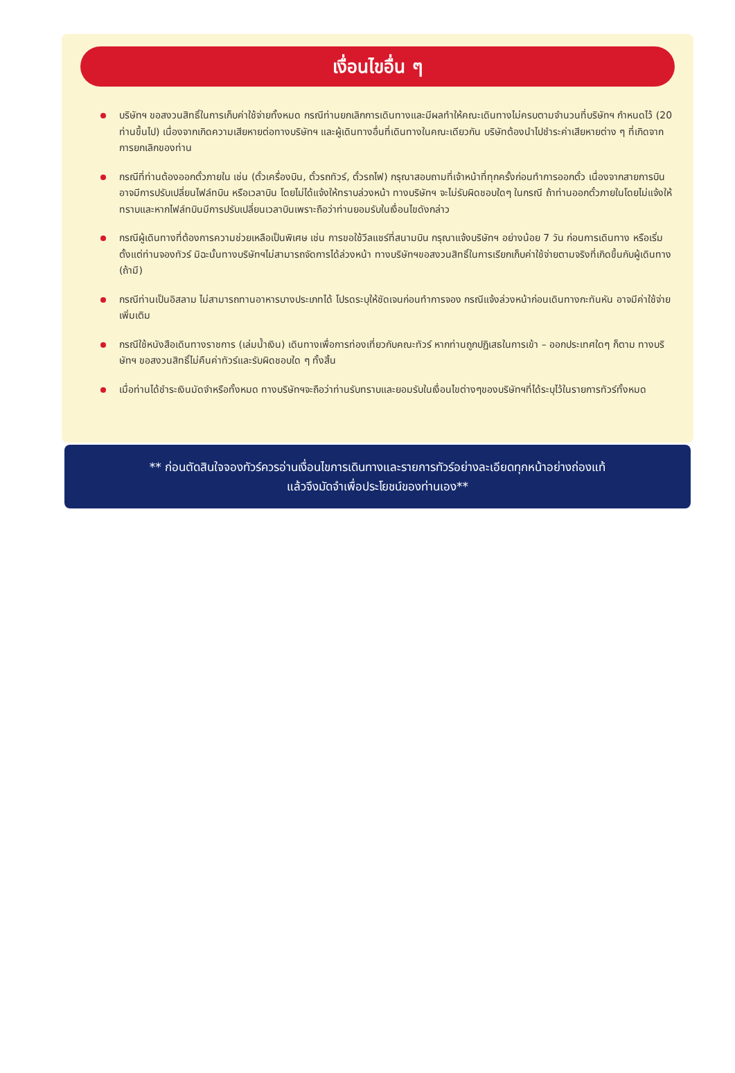เงื่อนไขอื่น ๆ
บริษัทฯ ขอสงวนสิทธิ์ในการเก็บค่าใช้จ่ายทั้งหมด กรณีท่านยกเลิกการเดินทางและมีผลทำให้คณะเดินทางไม่ครบตามจำนวนที่บริษัทฯ กำหนดไว้ (20 ท่านขึ้นไป) เนื่องจากเกิดความเสียหายต่อทางบริษัทฯ และผู้เดินทางอื่นที่เดินทางในคณะเดียวกัน บริษัทต้องนำไปชำระค่าเสียหายต่าง ๆ ที่เกิดจากการยกเลิกของท่าน
กรณีที่ท่านต้องออกตั๋วภายใน เช่น (ตั๋วเครื่องบิน, ตั๋วรถทัวร์, ตั๋วรถไฟ) กรุณาสอบถามที่เจ้าหน้าที่ทุกครั้งก่อนทำการออกตั๋ว เนื่องจากสายการบินอาจมีการปรับเปลี่ยนไฟล์ทบิน หรือเวลาบิน โดยไม่ได้แจ้งให้ทราบล่วงหน้า ทางบริษัทฯ จะไม่รับผิดชอบใดๆ ในกรณี ถ้าท่านออกตั๋วภายในโดยไม่แจ้งให้ทราบและหากไฟล์ทบินมีการปรับเปลี่ยนเวลาบินเพราะถือว่าท่านยอมรับในเงื่อนไขดังกล่าว
กรณีผู้เดินทางที่ต้องการความช่วยเหลือเป็นพิเศษ เช่น การขอใช้วีลแชร์ที่สนามบิน กรุณาแจ้งบริษัทฯ อย่างน้อย 7 วัน ก่อนการเดินทาง หรือเริ่มตั้งแต่ท่านจองทัวร์ มิฉะนั้นทางบริษัทฯไม่สามารถจัดการได้ล่วงหน้า ทางบริษัทฯขอสงวนสิทธิ์ในการเรียกเก็บค่าใช้จ่ายตามจริงที่เกิดขึ้นกับผู้เดินทาง (ถ้ามี)
กรณีท่านเป็นอิสลาม ไม่สามารถทานอาหารบางประเภทได้ โปรดระบุให้ชัดเจนก่อนทำการจอง กรณีแจ้งล่วงหน้าก่อนเดินทางกะทันหัน อาจมีค่าใช้จ่ายเพิ่มเติม
กรณีใช้หนังสือเดินทางราชการ (เล่มน้ำเงิน) เดินทางเพื่อการท่องเที่ยวกับคณะทัวร์ หากท่านถูกปฏิเสธในการเข้า – ออกประเทศใดๆ ก็ตาม ทางบริษัทฯ ขอสงวนสิทธิ์ไม่คืนค่าทัวร์และรับผิดชอบใด ๆ ทั้งสิ้น
เมื่อท่านได้ชำระเงินมัดจำหรือทั้งหมด ทางบริษัทฯจะถือว่าท่านรับทราบและยอมรับในเงื่อนไขต่างๆของบริษัทฯที่ได้ระบุไว้ในรายการทัวร์ทั้งหมด
** ก่อนตัดสินใจจองทัวร์ควรอ่านเงื่อนไขการเดินทางและรายการทัวร์อย่างละเอียดทุกหน้าอย่างถ่องแท้
แล้วจึงมัดจำเพื่อประโยชน์ของท่านเอง**